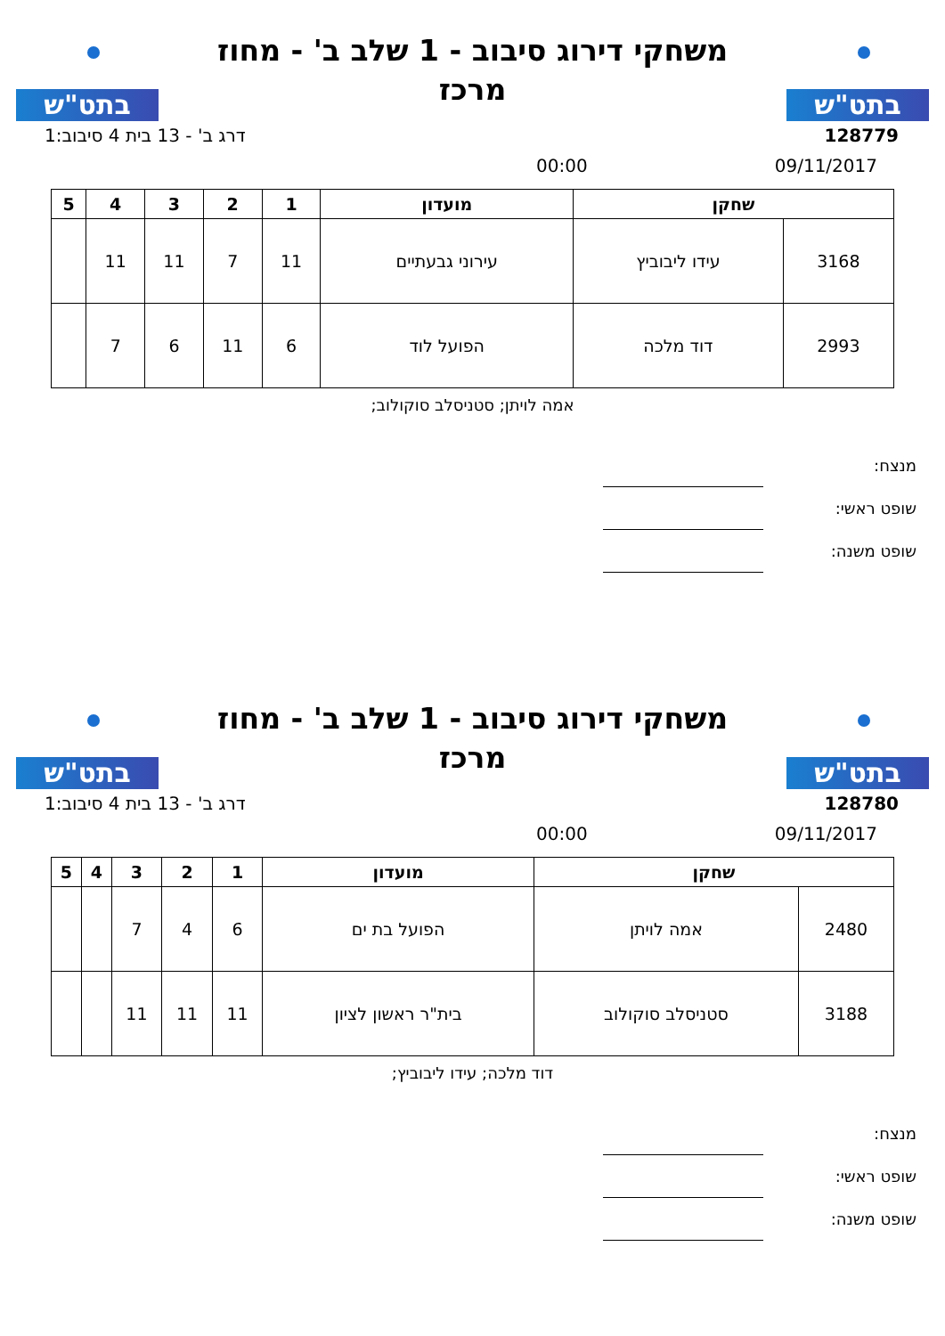בתט"ש
משחקי דירוג סיבוב - 1 שלב ב' - מחוז מרכז
בתט"ש
128779 דרג ב' - 13 בית 4 סיבוב:1
09/11/2017 00:00
| שחקן | | מועדון | 1 | 2 | 3 | 4 | 5 |
| --- | --- | --- | --- | --- | --- | --- | --- |
| 3168 | עידו ליבוביץ | עירוני גבעתיים | 11 | 7 | 11 | 11 | |
| 2993 | דוד מלכה | הפועל לוד | 6 | 11 | 6 | 7 | |
אמה לויתן; סטניסלב סוקולוב;
מנצח:
שופט ראשי:
שופט משנה:
בתט"ש
משחקי דירוג סיבוב - 1 שלב ב' - מחוז מרכז
בתט"ש
128780 דרג ב' - 13 בית 4 סיבוב:1
09/11/2017 00:00
| שחקן | | מועדון | 1 | 2 | 3 | 4 | 5 |
| --- | --- | --- | --- | --- | --- | --- | --- |
| 2480 | אמה לויתן | הפועל בת ים | 6 | 4 | 7 | | |
| 3188 | סטניסלב סוקולוב | בית"ר ראשון לציון | 11 | 11 | 11 | | |
דוד מלכה; עידו ליבוביץ;
מנצח:
שופט ראשי:
שופט משנה: